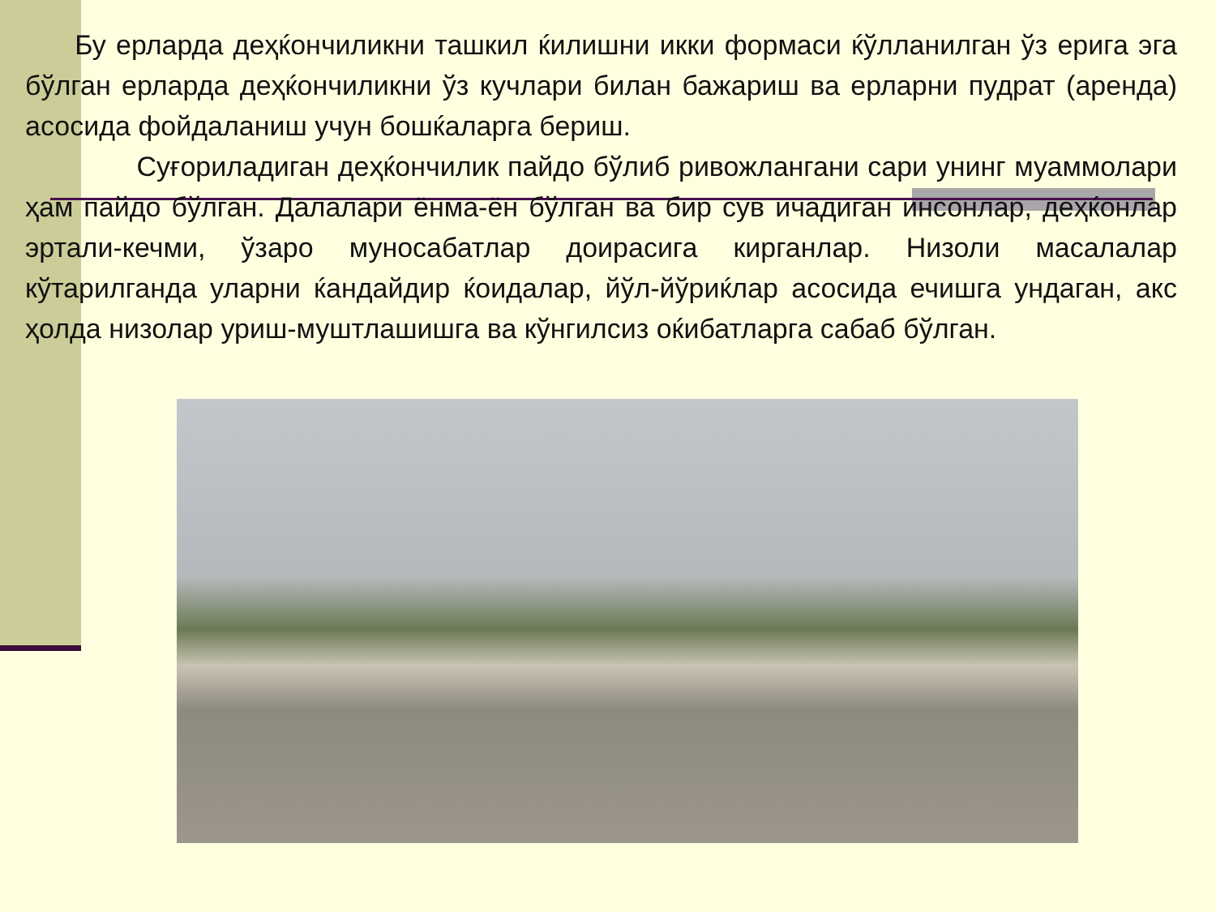Бу ерларда деҳќончиликни ташкил ќилишни икки формаси ќўлланилган ўз ерига эга бўлган ерларда деҳќончиликни ўз кучлари билан бажариш ва ерларни пудрат (аренда) асосида фойдаланиш учун бошќаларга бериш.
Суғориладиган деҳќончилик пайдо бўлиб ривожлангани сари унинг муаммолари ҳам пайдо бўлган. Далалари ёнма-ён бўлган ва бир сув ичадиган инсонлар, деҳќонлар эртали-кечми, ўзаро муносабатлар доирасига кирганлар. Низоли масалалар кўтарилганда уларни ќандайдир ќоидалар, йўл-йўриќлар асосида ечишга ундаган, акс ҳолда низолар уриш-муштлашишга ва кўнгилсиз оќибатларга сабаб бўлган.